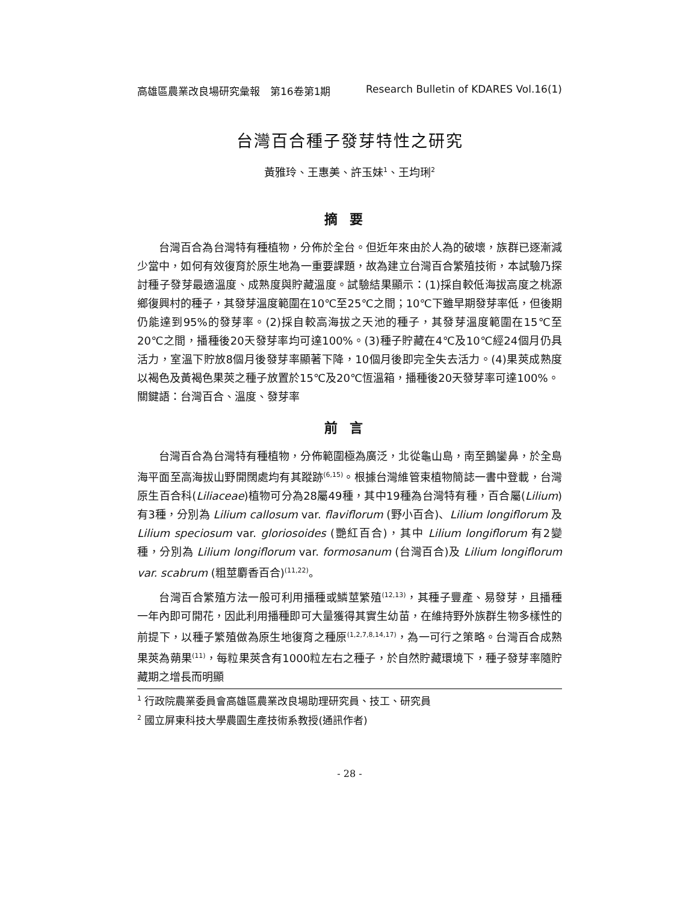高雄區農業改良場研究彙報　第16卷第1期 Research Bulletin of KDARES Vol.16(1)
台灣百合種子發芽特性之研究
黃雅玲、王惠美、許玉妹<sup>1</sup>、王均琍<sup>2</sup>
摘要
台灣百合為台灣特有種植物，分佈於全台。但近年來由於人為的破壞，族群已逐漸減少當中，如何有效復育於原生地為一重要課題，故為建立台灣百合繁殖技術，本試驗乃探討種子發芽最適溫度、成熟度與貯藏溫度。試驗結果顯示：(1)採自較低海拔高度之桃源鄉復興村的種子，其發芽溫度範圍在10℃至25℃之間；10℃下雖早期發芽率低，但後期仍能達到95%的發芽率。(2)採自較高海拔之天池的種子，其發芽溫度範圍在15℃至20℃之間，播種後20天發芽率均可達100%。(3)種子貯藏在4℃及10℃經24個月仍具活力，室溫下貯放8個月後發芽率顯著下降，10個月後即完全失去活力。(4)果莢成熟度以褐色及黃褐色果莢之種子放置於15℃及20℃恆溫箱，播種後20天發芽率可達100%。
關鍵語：台灣百合、溫度、發芽率
前言
台灣百合為台灣特有種植物，分佈範圍極為廣泛，北從龜山島，南至鵝鑾鼻，於全島海平面至高海拔山野開闊處均有其蹤跡<sup>(6,15)</sup>。根據台灣維管束植物簡誌一書中登載，台灣原生百合科(Liliaceae)植物可分為28屬49種，其中19種為台灣特有種，百合屬(Lilium)有3種，分別為 Lilium callosum var. flaviflorum (野小百合)、Lilium longiflorum 及 Lilium speciosum var. gloriosoides (艷紅百合)，其中 Lilium longiflorum 有2變種，分別為 Lilium longiflorum var. formosanum (台灣百合)及 Lilium longiflorum var. scabrum (粗莖麝香百合)<sup>(11,22)</sup>。
台灣百合繁殖方法一般可利用播種或鱗莖繁殖<sup>(12,13)</sup>，其種子豐產、易發芽，且播種一年內即可開花，因此利用播種即可大量獲得其實生幼苗，在維持野外族群生物多樣性的前提下，以種子繁殖做為原生地復育之種原<sup>(1,2,7,8,14,17)</sup>，為一可行之策略。台灣百合成熟果莢為蒴果<sup>(11)</sup>，每粒果莢含有1000粒左右之種子，於自然貯藏環境下，種子發芽率隨貯藏期之增長而明顯
<sup>1</sup> 行政院農業委員會高雄區農業改良場助理研究員、技工、研究員
<sup>2</sup> 國立屏東科技大學農園生產技術系教授(通訊作者)
- 28 -